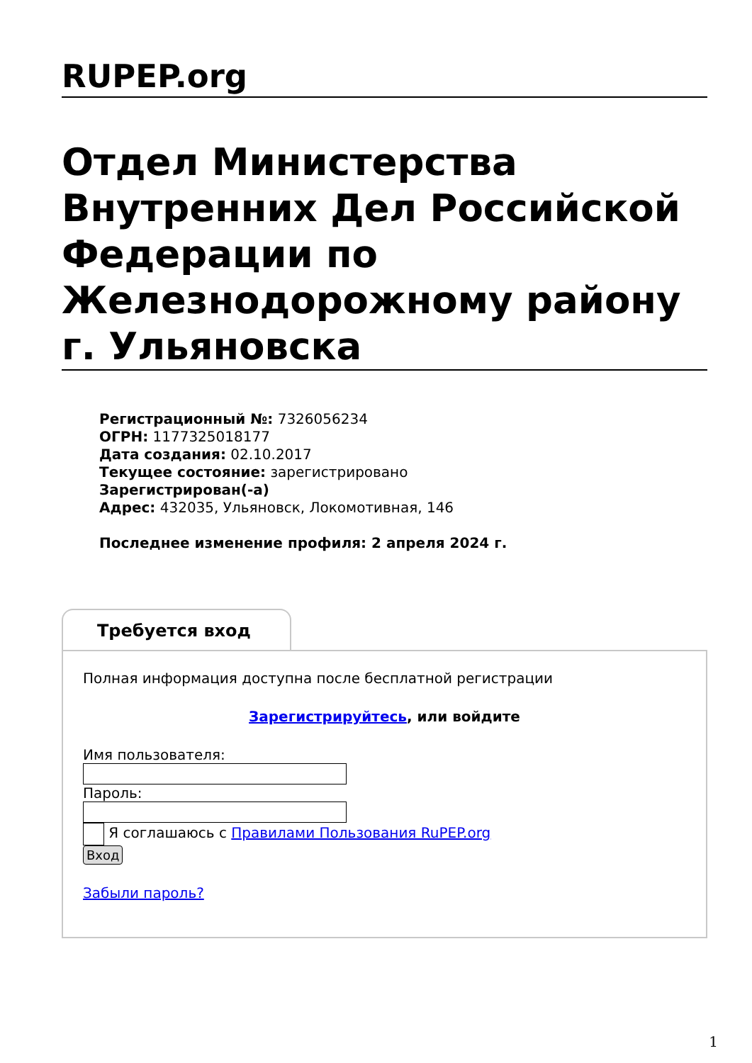RUPEP.org
Отдел Министерства Внутренних Дел Российской Федерации по Железнодорожному району г. Ульяновска
Регистрационный №: 7326056234
ОГРН: 1177325018177
Дата создания: 02.10.2017
Текущее состояние: зарегистрировано
Зарегистрирован(-а)
Адрес: 432035, Ульяновск, Локомотивная, 146
Последнее изменение профиля: 2 апреля 2024 г.
Требуется вход
Полная информация доступна после бесплатной регистрации
Зарегистрируйтесь, или войдите
Имя пользователя:
Пароль:
Я соглашаюсь с Правилами Пользования RuPEP.org
Вход
Забыли пароль?
1